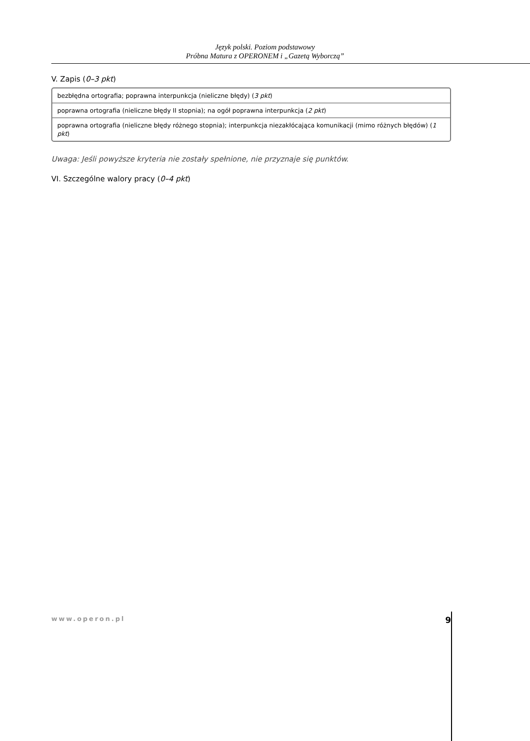Język polski. Poziom podstawowy
Próbna Matura z OPERONEM i „Gazetą Wyborczą”
V. Zapis (0–3 pkt)
| bezbłędna ortografia; poprawna interpunkcja (nieliczne błędy) ( 3 pkt ) |
| poprawna ortografia (nieliczne błędy II stopnia); na ogół poprawna interpunkcja ( 2 pkt ) |
| poprawna ortografia (nieliczne błędy różnego stopnia); interpunkcja niezakłócająca komunikacji (mimo różnych błędów) ( 1 pkt ) |
Uwaga: Jeśli powyższe kryteria nie zostały spełnione, nie przyznaje się punktów.
VI. Szczególne walory pracy (0–4 pkt)
www.operon.pl 9